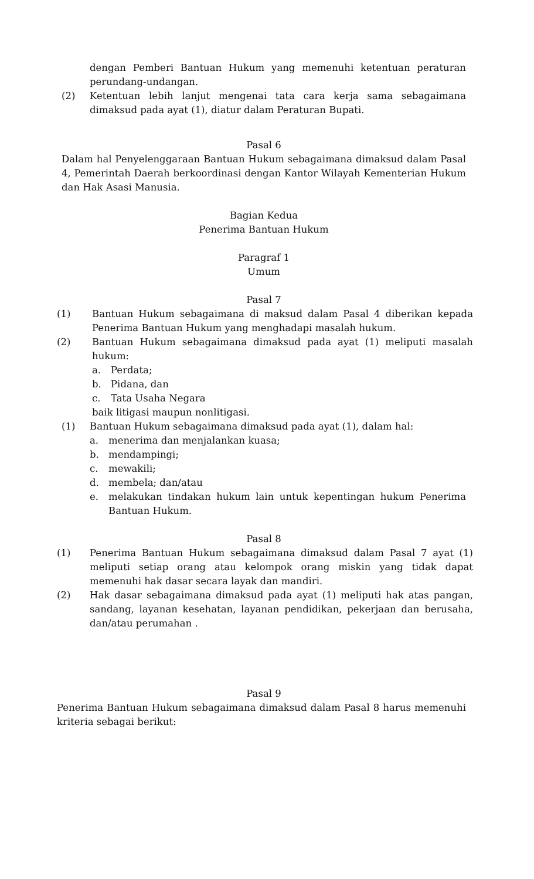dengan Pemberi Bantuan Hukum yang memenuhi ketentuan peraturan perundang-undangan.
(2) Ketentuan lebih lanjut mengenai tata cara kerja sama sebagaimana dimaksud pada ayat (1), diatur dalam Peraturan Bupati.
Pasal 6
Dalam hal Penyelenggaraan Bantuan Hukum sebagaimana dimaksud dalam Pasal 4, Pemerintah Daerah berkoordinasi dengan Kantor Wilayah Kementerian Hukum dan Hak Asasi Manusia.
Bagian Kedua
Penerima Bantuan Hukum
Paragraf 1
Umum
Pasal 7
(1) Bantuan Hukum sebagaimana di maksud dalam Pasal 4 diberikan kepada Penerima Bantuan Hukum yang menghadapi masalah hukum.
(2) Bantuan Hukum sebagaimana dimaksud pada ayat (1) meliputi masalah hukum:
a. Perdata;
b. Pidana, dan
c. Tata Usaha Negara
baik litigasi maupun nonlitigasi.
(1) Bantuan Hukum sebagaimana dimaksud pada ayat (1), dalam hal:
a. menerima dan menjalankan kuasa;
b. mendampingi;
c. mewakili;
d. membela; dan/atau
e. melakukan tindakan hukum lain untuk kepentingan hukum Penerima Bantuan Hukum.
Pasal 8
(1) Penerima Bantuan Hukum sebagaimana dimaksud dalam Pasal 7 ayat (1) meliputi setiap orang atau kelompok orang miskin yang tidak dapat memenuhi hak dasar secara layak dan mandiri.
(2) Hak dasar sebagaimana dimaksud pada ayat (1) meliputi hak atas pangan, sandang, layanan kesehatan, layanan pendidikan, pekerjaan dan berusaha, dan/atau perumahan .
Pasal 9
Penerima Bantuan Hukum sebagaimana dimaksud dalam Pasal 8 harus memenuhi kriteria sebagai berikut: